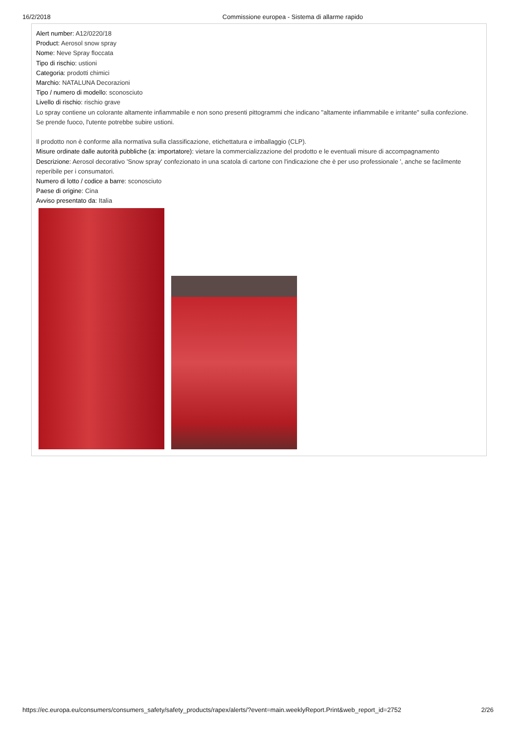16/2/2018 Commissione europea - Sistema di allarme rapido
Alert number: A12/0220/18
Product: Aerosol snow spray
Nome: Neve Spray floccata
Tipo di rischio: ustioni
Categoria: prodotti chimici
Marchio: NATALUNA Decorazioni
Tipo / numero di modello: sconosciuto
Livello di rischio: rischio grave
Lo spray contiene un colorante altamente infiammabile e non sono presenti pittogrammi che indicano "altamente infiammabile e irritante" sulla confezione.
Se prende fuoco, l'utente potrebbe subire ustioni.
Il prodotto non è conforme alla normativa sulla classificazione, etichettatura e imballaggio (CLP).
Misure ordinate dalle autorità pubbliche (a: importatore): vietare la commercializzazione del prodotto e le eventuali misure di accompagnamento
Descrizione: Aerosol decorativo 'Snow spray' confezionato in una scatola di cartone con l'indicazione che è per uso professionale ', anche se facilmente reperibile per i consumatori.
Numero di lotto / codice a barre: sconosciuto
Paese di origine: Cina
Avviso presentato da: Italia
https://ec.europa.eu/consumers/consumers_safety/safety_products/rapex/alerts/?event=main.weeklyReport.Print&web_report_id=2752 2/26